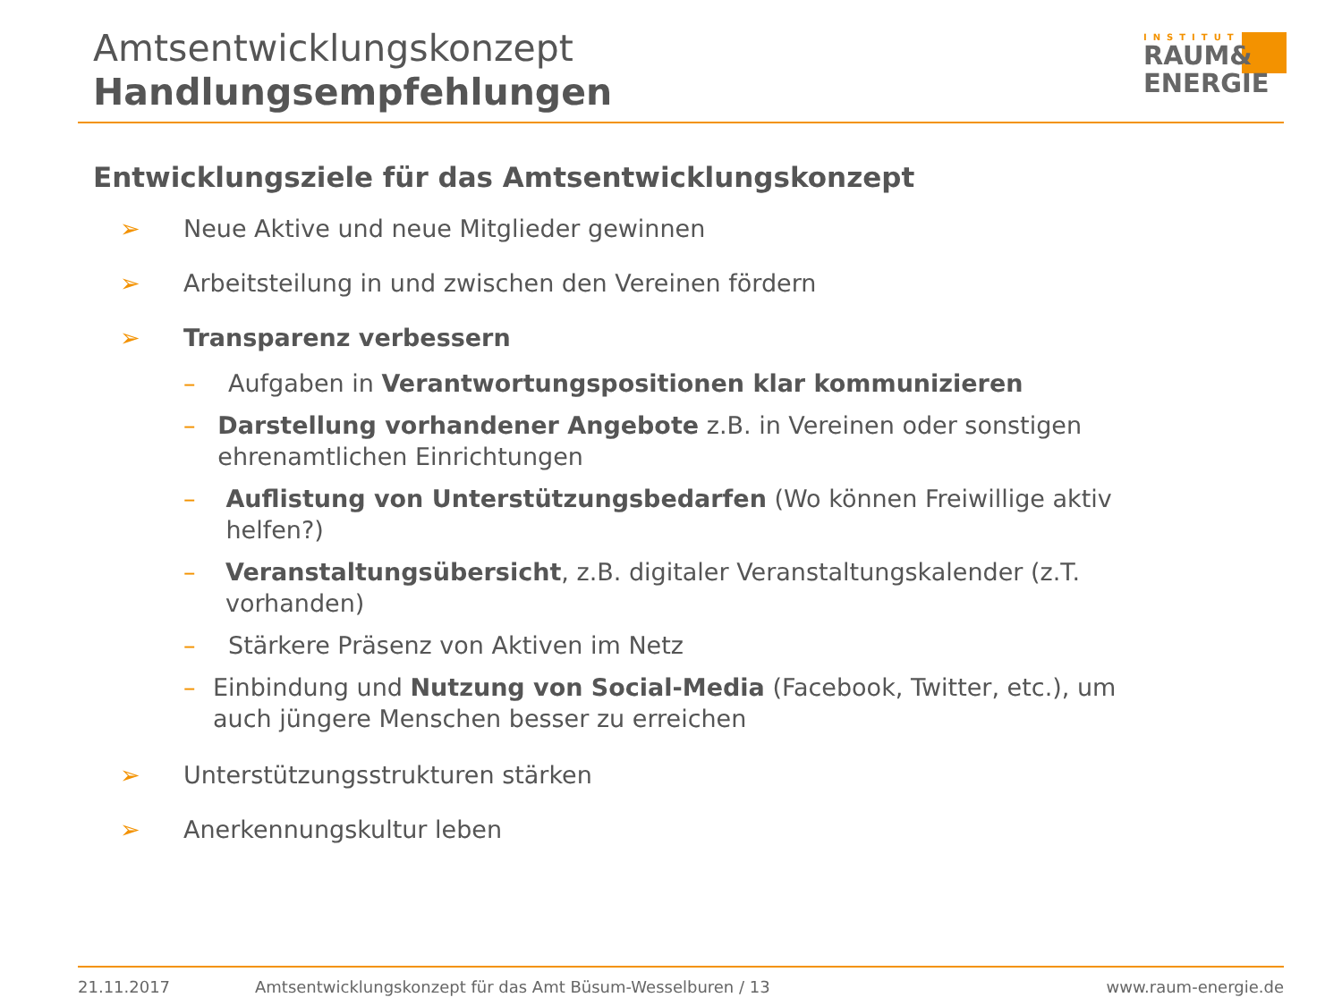Amtsentwicklungskonzept
Handlungsempfehlungen
INSTITUT
RAUM&
ENERGIE
Entwicklungsziele für das Amtsentwicklungskonzept
➢ Neue Aktive und neue Mitglieder gewinnen
➢ Arbeitsteilung in und zwischen den Vereinen fördern
➢ Transparenz verbessern
– Aufgaben in Verantwortungspositionen klar kommunizieren
– Darstellung vorhandener Angebote z.B. in Vereinen oder sonstigen ehrenamtlichen Einrichtungen
– Auflistung von Unterstützungsbedarfen (Wo können Freiwillige aktiv helfen?)
– Veranstaltungsübersicht, z.B. digitaler Veranstaltungskalender (z.T. vorhanden)
– Stärkere Präsenz von Aktiven im Netz
– Einbindung und Nutzung von Social-Media (Facebook, Twitter, etc.), um auch jüngere Menschen besser zu erreichen
➢ Unterstützungsstrukturen stärken
➢ Anerkennungskultur leben
21.11.2017 Amtsentwicklungskonzept für das Amt Büsum-Wesselburen / 13 www.raum-energie.de